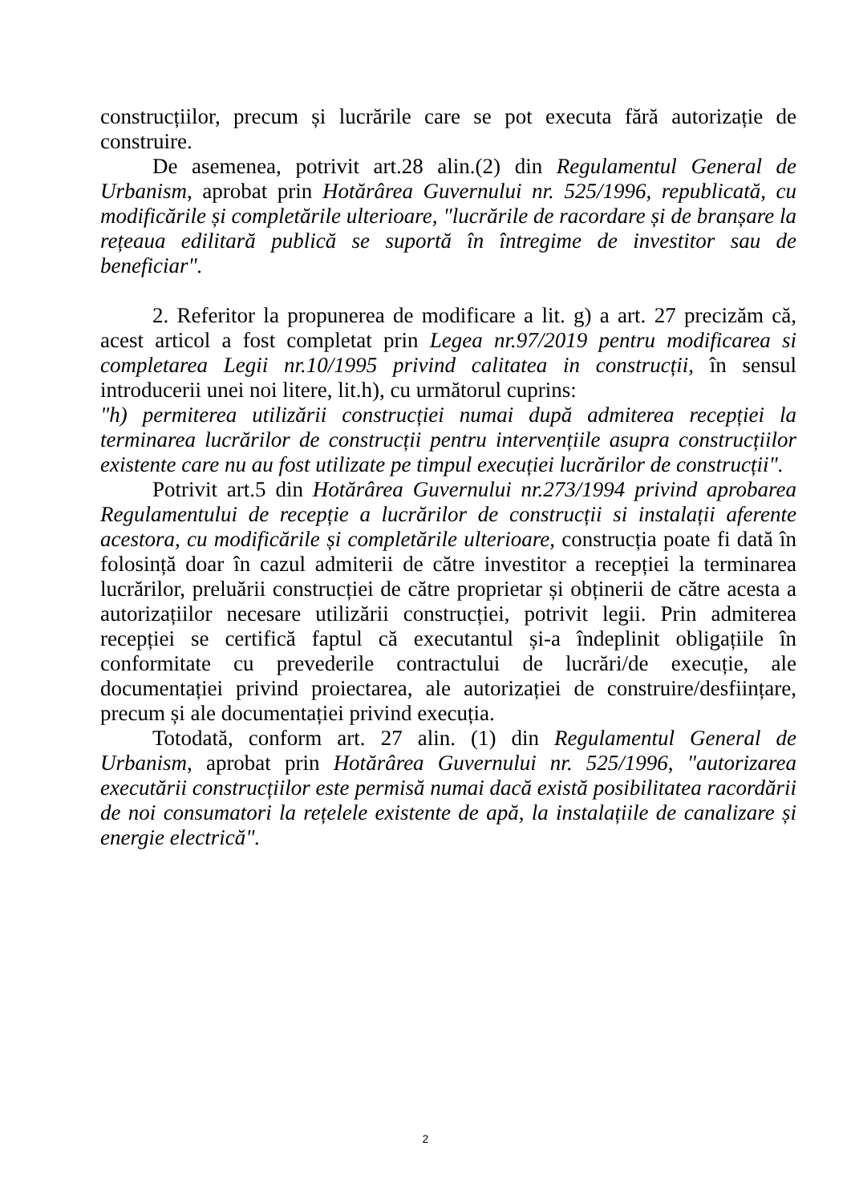construcțiilor, precum și lucrările care se pot executa fără autorizație de construire.
De asemenea, potrivit art.28 alin.(2) din Regulamentul General de Urbanism, aprobat prin Hotărârea Guvernului nr. 525/1996, republicată, cu modificările și completările ulterioare, "lucrările de racordare și de branșare la rețeaua edilitară publică se suportă în întregime de investitor sau de beneficiar".
2. Referitor la propunerea de modificare a lit. g) a art. 27 precizăm că, acest articol a fost completat prin Legea nr.97/2019 pentru modificarea si completarea Legii nr.10/1995 privind calitatea in construcții, în sensul introducerii unei noi litere, lit.h), cu următorul cuprins:
"h) permiterea utilizării construcției numai după admiterea recepției la terminarea lucrărilor de construcții pentru intervențiile asupra construcțiilor existente care nu au fost utilizate pe timpul execuției lucrărilor de construcții".
Potrivit art.5 din Hotărârea Guvernului nr.273/1994 privind aprobarea Regulamentului de recepție a lucrărilor de construcții si instalații aferente acestora, cu modificările și completările ulterioare, construcția poate fi dată în folosință doar în cazul admiterii de către investitor a recepției la terminarea lucrărilor, preluării construcției de către proprietar și obținerii de către acesta a autorizațiilor necesare utilizării construcției, potrivit legii. Prin admiterea recepției se certifică faptul că executantul și-a îndeplinit obligațiile în conformitate cu prevederile contractului de lucrări/de execuție, ale documentației privind proiectarea, ale autorizației de construire/desființare, precum și ale documentației privind execuția.
Totodată, conform art. 27 alin. (1) din Regulamentul General de Urbanism, aprobat prin Hotărârea Guvernului nr. 525/1996, "autorizarea executării construcțiilor este permisă numai dacă există posibilitatea racordării de noi consumatori la rețelele existente de apă, la instalațiile de canalizare și energie electrică".
2